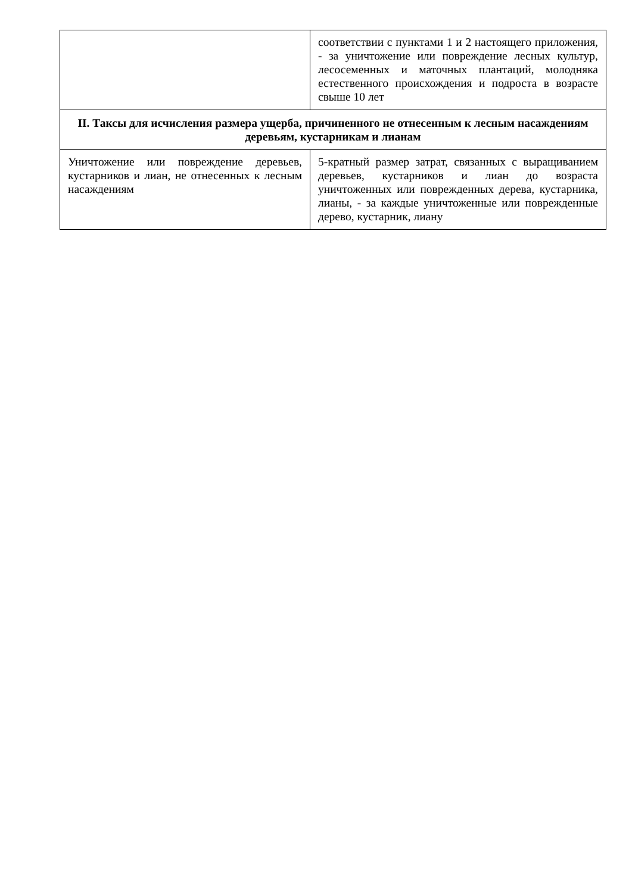| | соответствии с пунктами 1 и 2 настоящего приложения, - за уничтожение или повреждение лесных культур, лесосеменных и маточных плантаций, молодняка естественного происхождения и подроста в возрасте свыше 10 лет |
| II. Таксы для исчисления размера ущерба, причиненного не отнесенным к лесным насаждениям деревьям, кустарникам и лианам | |
| Уничтожение или повреждение деревьев, кустарников и лиан, не отнесенных к лесным насаждениям | 5-кратный размер затрат, связанных с выращиванием деревьев, кустарников и лиан до возраста уничтоженных или поврежденных дерева, кустарника, лианы, - за каждые уничтоженные или поврежденные дерево, кустарник, лиану |